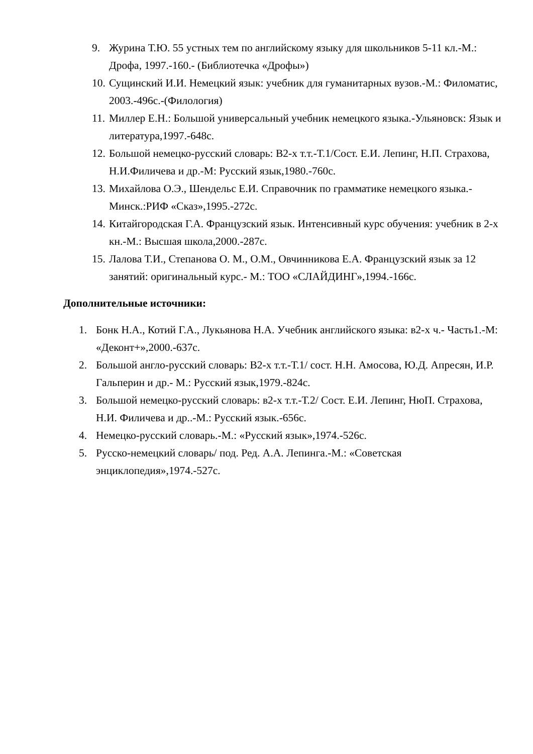9. Журина Т.Ю. 55 устных тем по английскому языку для школьников 5-11 кл.-М.: Дрофа, 1997.-160.- (Библиотечка «Дрофы»)
10. Сущинский И.И. Немецкий язык: учебник для гуманитарных вузов.-М.: Филоматис, 2003.-496с.-(Филология)
11. Миллер Е.Н.: Большой универсальный учебник немецкого языка.-Ульяновск: Язык и литература,1997.-648с.
12. Большой немецко-русский словарь: В2-х т.т.-Т.1/Сост. Е.И. Лепинг, Н.П. Страхова, Н.И.Филичева и др.-М: Русский язык,1980.-760с.
13. Михайлова О.Э., Шендельс Е.И. Справочник по грамматике немецкого языка.- Минск.:РИФ «Сказ»,1995.-272с.
14. Китайгородская Г.А. Французский язык. Интенсивный курс обучения: учебник в 2-х кн.-М.: Высшая школа,2000.-287с.
15. Лалова Т.И., Степанова О. М., О.М., Овчинникова Е.А. Французский язык за 12 занятий: оригинальный курс.- М.: ТОО «СЛАЙДИНГ»,1994.-166с.
Дополнительные источники:
1. Бонк Н.А., Котий Г.А., Лукьянова Н.А. Учебник английского языка: в2-х ч.- Часть1.-М: «Деконт+»,2000.-637с.
2. Большой англо-русский словарь: В2-х т.т.-Т.1/ сост. Н.Н. Амосова, Ю.Д. Апресян, И.Р. Гальперин и др.- М.: Русский язык,1979.-824с.
3. Большой немецко-русский словарь: в2-х т.т.-Т.2/ Сост. Е.И. Лепинг, НюП. Страхова, Н.И. Филичева и др..-М.: Русский язык.-656с.
4. Немецко-русский словарь.-М.: «Русский язык»,1974.-526с.
5. Русско-немецкий словарь/ под. Ред. А.А. Лепинга.-М.: «Советская энциклопедия»,1974.-527с.